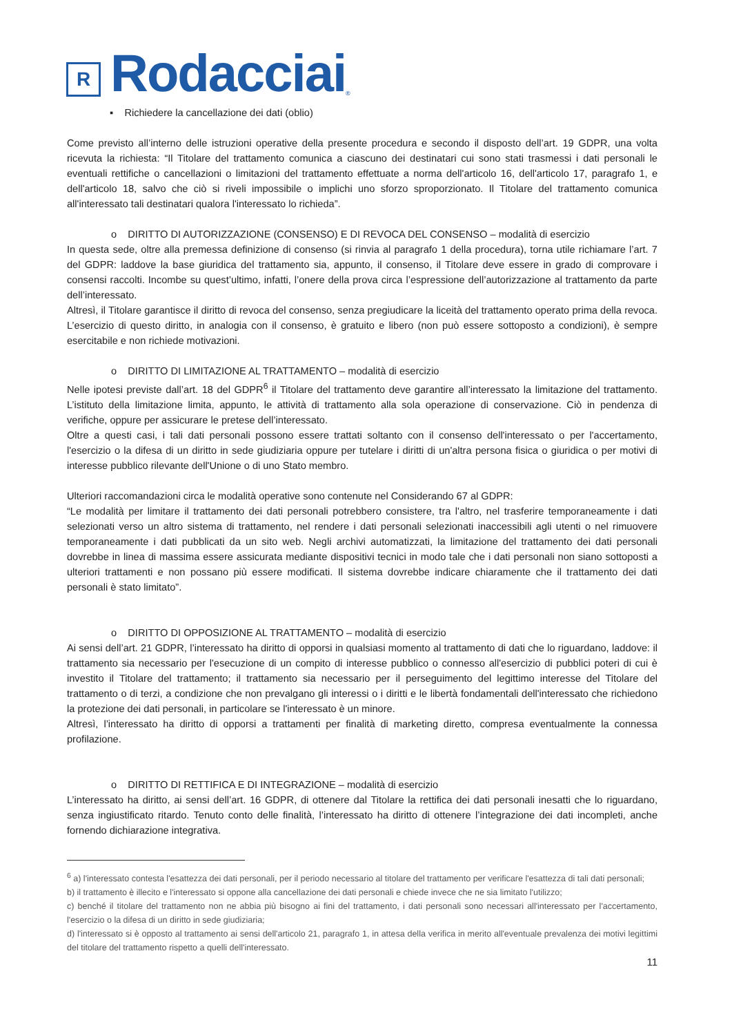R
Rodacciai
®
▪ Richiedere la cancellazione dei dati (oblio)
Come previsto all’interno delle istruzioni operative della presente procedura e secondo il disposto dell’art. 19 GDPR, una volta ricevuta la richiesta: “Il Titolare del trattamento comunica a ciascuno dei destinatari cui sono stati trasmessi i dati personali le eventuali rettifiche o cancellazioni o limitazioni del trattamento effettuate a norma dell'articolo 16, dell'articolo 17, paragrafo 1, e dell'articolo 18, salvo che ciò si riveli impossibile o implichi uno sforzo sproporzionato. Il Titolare del trattamento comunica all'interessato tali destinatari qualora l'interessato lo richieda”.
o DIRITTO DI AUTORIZZAZIONE (CONSENSO) E DI REVOCA DEL CONSENSO – modalità di esercizio
In questa sede, oltre alla premessa definizione di consenso (si rinvia al paragrafo 1 della procedura), torna utile richiamare l’art. 7 del GDPR: laddove la base giuridica del trattamento sia, appunto, il consenso, il Titolare deve essere in grado di comprovare i consensi raccolti. Incombe su quest’ultimo, infatti, l’onere della prova circa l’espressione dell’autorizzazione al trattamento da parte dell’interessato.
Altresì, il Titolare garantisce il diritto di revoca del consenso, senza pregiudicare la liceità del trattamento operato prima della revoca. L’esercizio di questo diritto, in analogia con il consenso, è gratuito e libero (non può essere sottoposto a condizioni), è sempre esercitabile e non richiede motivazioni.
o DIRITTO DI LIMITAZIONE AL TRATTAMENTO – modalità di esercizio
Nelle ipotesi previste dall’art. 18 del GDPR<sup>6</sup> il Titolare del trattamento deve garantire all’interessato la limitazione del trattamento. L’istituto della limitazione limita, appunto, le attività di trattamento alla sola operazione di conservazione. Ciò in pendenza di verifiche, oppure per assicurare le pretese dell’interessato.
Oltre a questi casi, i tali dati personali possono essere trattati soltanto con il consenso dell'interessato o per l'accertamento, l'esercizio o la difesa di un diritto in sede giudiziaria oppure per tutelare i diritti di un'altra persona fisica o giuridica o per motivi di interesse pubblico rilevante dell'Unione o di uno Stato membro.
Ulteriori raccomandazioni circa le modalità operative sono contenute nel Considerando 67 al GDPR:
“Le modalità per limitare il trattamento dei dati personali potrebbero consistere, tra l'altro, nel trasferire temporaneamente i dati selezionati verso un altro sistema di trattamento, nel rendere i dati personali selezionati inaccessibili agli utenti o nel rimuovere temporaneamente i dati pubblicati da un sito web. Negli archivi automatizzati, la limitazione del trattamento dei dati personali dovrebbe in linea di massima essere assicurata mediante dispositivi tecnici in modo tale che i dati personali non siano sottoposti a ulteriori trattamenti e non possano più essere modificati. Il sistema dovrebbe indicare chiaramente che il trattamento dei dati personali è stato limitato”.
o DIRITTO DI OPPOSIZIONE AL TRATTAMENTO – modalità di esercizio
Ai sensi dell’art. 21 GDPR, l’interessato ha diritto di opporsi in qualsiasi momento al trattamento di dati che lo riguardano, laddove: il trattamento sia necessario per l'esecuzione di un compito di interesse pubblico o connesso all'esercizio di pubblici poteri di cui è investito il Titolare del trattamento; il trattamento sia necessario per il perseguimento del legittimo interesse del Titolare del trattamento o di terzi, a condizione che non prevalgano gli interessi o i diritti e le libertà fondamentali dell'interessato che richiedono la protezione dei dati personali, in particolare se l'interessato è un minore.
Altresì, l’interessato ha diritto di opporsi a trattamenti per finalità di marketing diretto, compresa eventualmente la connessa profilazione.
o DIRITTO DI RETTIFICA E DI INTEGRAZIONE – modalità di esercizio
L’interessato ha diritto, ai sensi dell’art. 16 GDPR, di ottenere dal Titolare la rettifica dei dati personali inesatti che lo riguardano, senza ingiustificato ritardo. Tenuto conto delle finalità, l’interessato ha diritto di ottenere l’integrazione dei dati incompleti, anche fornendo dichiarazione integrativa.
<sup>6</sup> a) l'interessato contesta l'esattezza dei dati personali, per il periodo necessario al titolare del trattamento per verificare l'esattezza di tali dati personali;
b) il trattamento è illecito e l'interessato si oppone alla cancellazione dei dati personali e chiede invece che ne sia limitato l'utilizzo;
c) benché il titolare del trattamento non ne abbia più bisogno ai fini del trattamento, i dati personali sono necessari all'interessato per l'accertamento, l'esercizio o la difesa di un diritto in sede giudiziaria;
d) l'interessato si è opposto al trattamento ai sensi dell'articolo 21, paragrafo 1, in attesa della verifica in merito all'eventuale prevalenza dei motivi legittimi del titolare del trattamento rispetto a quelli dell'interessato.
11